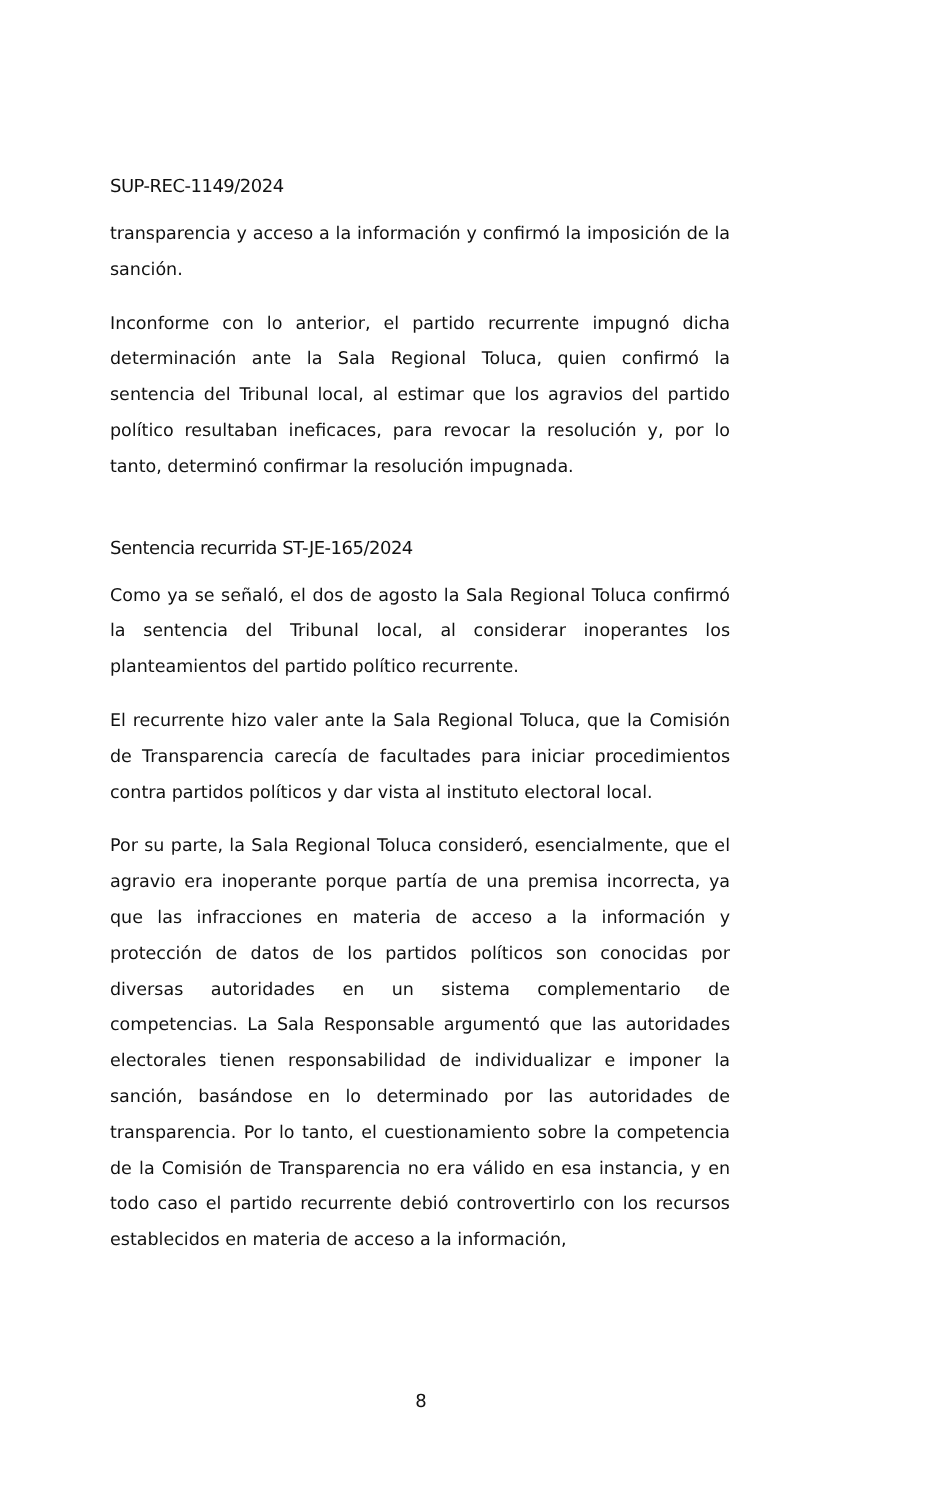SUP-REC-1149/2024
transparencia y acceso a la información y confirmó la imposición de la sanción.
Inconforme con lo anterior, el partido recurrente impugnó dicha determinación ante la Sala Regional Toluca, quien confirmó la sentencia del Tribunal local, al estimar que los agravios del partido político resultaban ineficaces, para revocar la resolución y, por lo tanto, determinó confirmar la resolución impugnada.
Sentencia recurrida ST-JE-165/2024
Como ya se señaló, el dos de agosto la Sala Regional Toluca confirmó la sentencia del Tribunal local, al considerar inoperantes los planteamientos del partido político recurrente.
El recurrente hizo valer ante la Sala Regional Toluca, que la Comisión de Transparencia carecía de facultades para iniciar procedimientos contra partidos políticos y dar vista al instituto electoral local.
Por su parte, la Sala Regional Toluca consideró, esencialmente, que el agravio era inoperante porque partía de una premisa incorrecta, ya que las infracciones en materia de acceso a la información y protección de datos de los partidos políticos son conocidas por diversas autoridades en un sistema complementario de competencias. La Sala Responsable argumentó que las autoridades electorales tienen responsabilidad de individualizar e imponer la sanción, basándose en lo determinado por las autoridades de transparencia. Por lo tanto, el cuestionamiento sobre la competencia de la Comisión de Transparencia no era válido en esa instancia, y en todo caso el partido recurrente debió controvertirlo con los recursos establecidos en materia de acceso a la información,
8